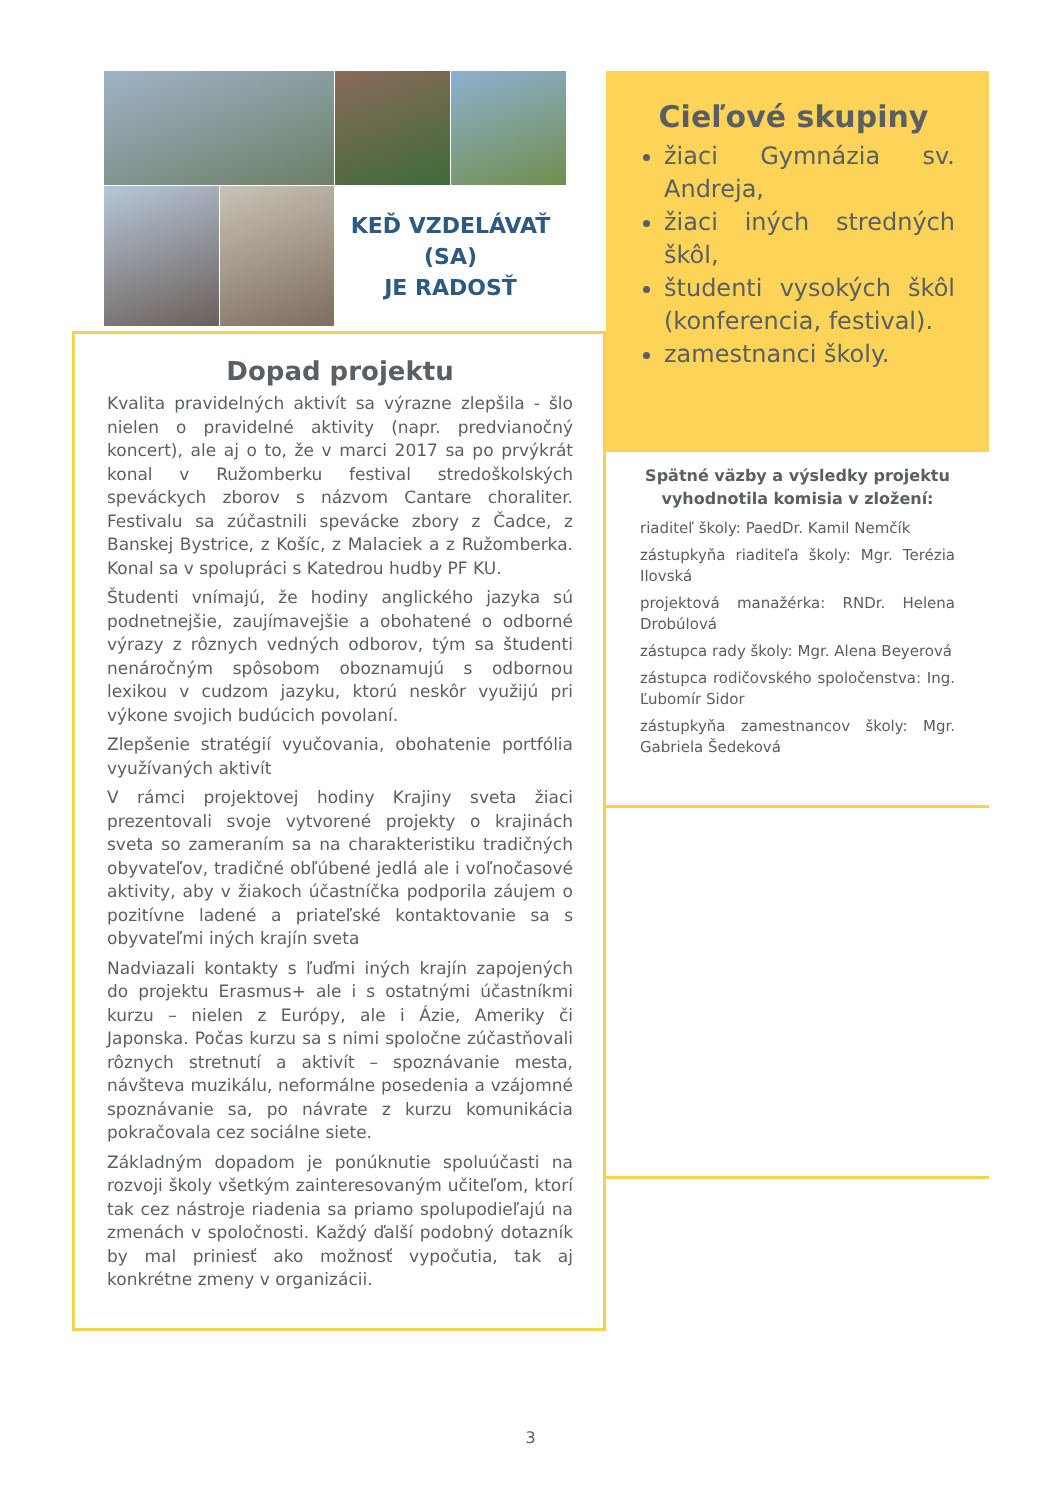KEĎ VZDELÁVAŤ
(SA)
JE RADOSŤ
Dopad projektu
Kvalita pravidelných aktivít sa výrazne zlepšila - šlo nielen o pravidelné aktivity (napr. predvianočný koncert), ale aj o to, že v marci 2017 sa po prvýkrát konal v Ružomberku festival stredoškolských speváckych zborov s názvom Cantare choraliter. Festivalu sa zúčastnili spevácke zbory z Čadce, z Banskej Bystrice, z Košíc, z Malaciek a z Ružomberka. Konal sa v spolupráci s Katedrou hudby PF KU.
Študenti vnímajú, že hodiny anglického jazyka sú podnetnejšie, zaujímavejšie a obohatené o odborné výrazy z rôznych vedných odborov, tým sa študenti nenáročným spôsobom oboznamujú s odbornou lexikou v cudzom jazyku, ktorú neskôr využijú pri výkone svojich budúcich povolaní.
Zlepšenie stratégií vyučovania, obohatenie portfólia využívaných aktivít
V rámci projektovej hodiny Krajiny sveta žiaci prezentovali svoje vytvorené projekty o krajinách sveta so zameraním sa na charakteristiku tradičných obyvateľov, tradičné obľúbené jedlá ale i voľnočasové aktivity, aby v žiakoch účastníčka podporila záujem o pozitívne ladené a priateľské kontaktovanie sa s obyvateľmi iných krajín sveta
Nadviazali kontakty s ľuďmi iných krajín zapojených do projektu Erasmus+ ale i s ostatnými účastníkmi kurzu – nielen z Európy, ale i Ázie, Ameriky či Japonska. Počas kurzu sa s nimi spoločne zúčastňovali rôznych stretnutí a aktivít – spoznávanie mesta, návšteva muzikálu, neformálne posedenia a vzájomné spoznávanie sa, po návrate z kurzu komunikácia pokračovala cez sociálne siete.
Základným dopadom je ponúknutie spoluúčasti na rozvoji školy všetkým zainteresovaným učiteľom, ktorí tak cez nástroje riadenia sa priamo spolupodieľajú na zmenách v spoločnosti. Každý ďalší podobný dotazník by mal priniesť ako možnosť vypočutia, tak aj konkrétne zmeny v organizácii.
Cieľové skupiny
žiaci Gymnázia sv. Andreja,
žiaci iných stredných škôl,
študenti vysokých škôl (konferencia, festival).
zamestnanci školy.
Spätné väzby a výsledky projektu vyhodnotila komisia v zložení:
riaditeľ školy: PaedDr. Kamil Nemčík
zástupkyňa riaditeľa školy: Mgr. Terézia Ilovská
projektová manažérka: RNDr. Helena Drobúlová
zástupca rady školy: Mgr. Alena Beyerová
zástupca rodičovského spoločenstva: Ing. Ľubomír Sidor
zástupkyňa zamestnancov školy: Mgr. Gabriela Šedeková
3